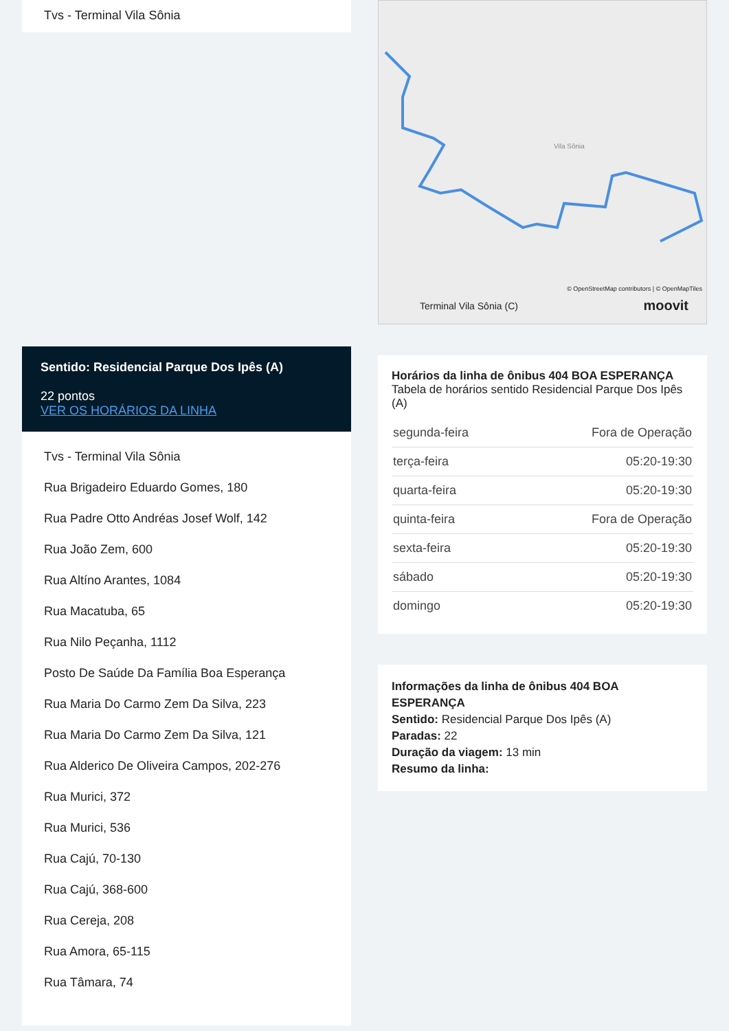Tvs - Terminal Vila Sônia
Sentido: Residencial Parque Dos Ipês (A)
22 pontos
VER OS HORÁRIOS DA LINHA
Tvs - Terminal Vila Sônia
Rua Brigadeiro Eduardo Gomes, 180
Rua Padre Otto Andréas Josef Wolf, 142
Rua João Zem, 600
Rua Altíno Arantes, 1084
Rua Macatuba, 65
Rua Nilo Peçanha, 1112
Posto De Saúde Da Família Boa Esperança
Rua Maria Do Carmo Zem Da Silva, 223
Rua Maria Do Carmo Zem Da Silva, 121
Rua Alderico De Oliveira Campos, 202-276
Rua Murici, 372
Rua Murici, 536
Rua Cajú, 70-130
Rua Cajú, 368-600
Rua Cereja, 208
Rua Amora, 65-115
Rua Tâmara, 74
Vila Sônia
© OpenStreetMap contributors | © OpenMapTiles
Terminal Vila Sônia (C) moovit
Horários da linha de ônibus 404 BOA ESPERANÇA
Tabela de horários sentido Residencial Parque Dos Ipês (A)
| segunda-feira | Fora de Operação |
| terça-feira | 05:20-19:30 |
| quarta-feira | 05:20-19:30 |
| quinta-feira | Fora de Operação |
| sexta-feira | 05:20-19:30 |
| sábado | 05:20-19:30 |
| domingo | 05:20-19:30 |
Informações da linha de ônibus 404 BOA ESPERANÇA
Sentido: Residencial Parque Dos Ipês (A)
Paradas: 22
Duração da viagem: 13 min
Resumo da linha: